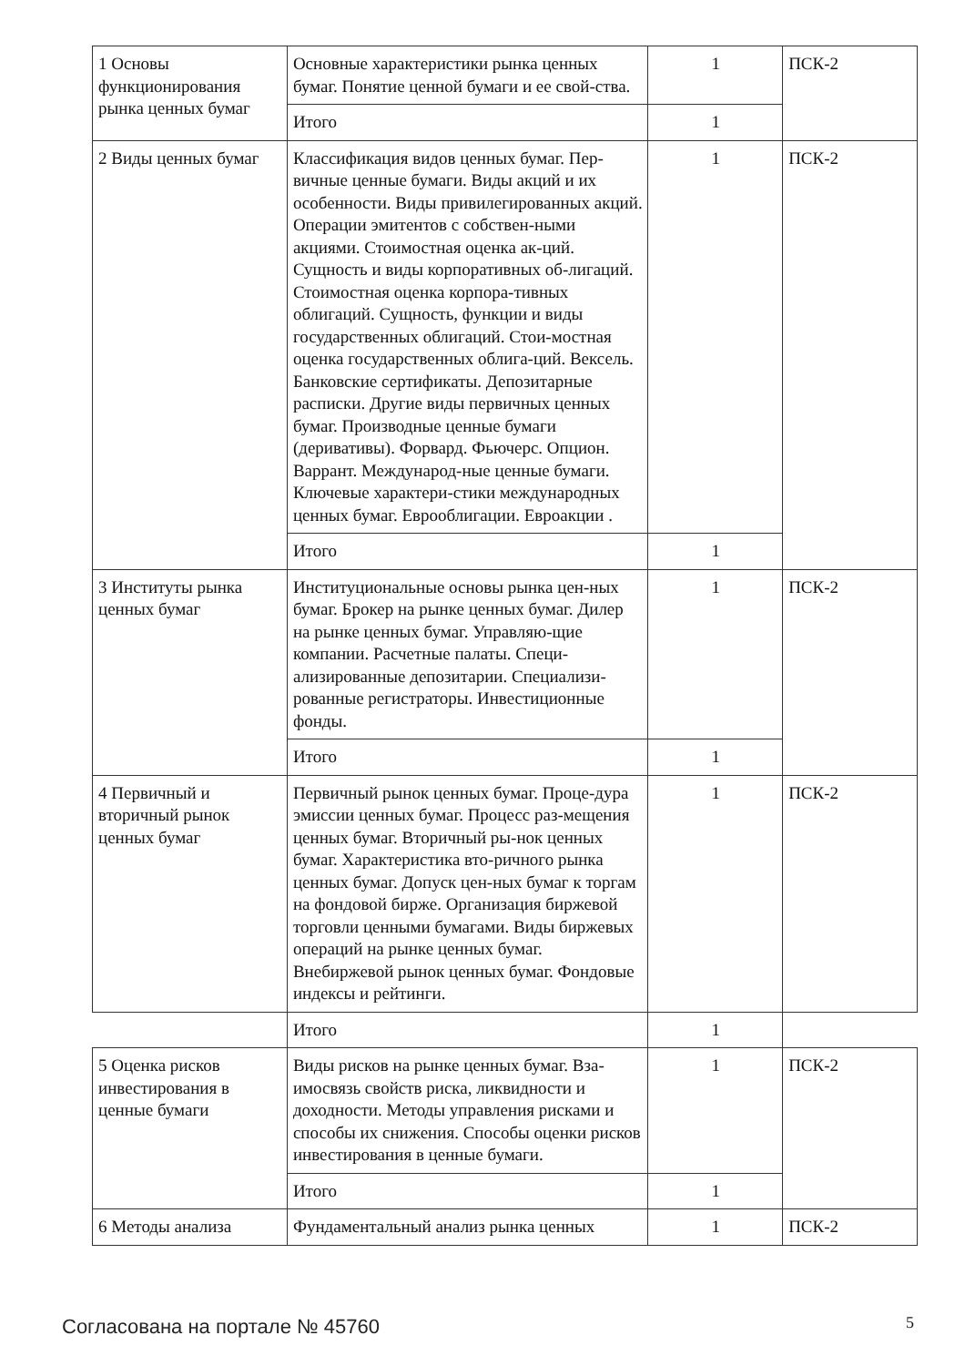| 1 Основы функционирования рынка ценных бумаг | Основные характеристики рынка ценных бумаг. Понятие ценной бумаги и ее свой-ства. | 1 | ПСК-2 |
| | Итого | 1 | |
| 2 Виды ценных бумаг | Классификация видов ценных бумаг. Пер-вичные ценные бумаги. Виды акций и их особенности. Виды привилегированных акций. Операции эмитентов с собствен-ными акциями. Стоимостная оценка ак-ций. Сущность и виды корпоративных об-лигаций. Стоимостная оценка корпора-тивных облигаций. Сущность, функции и виды государственных облигаций. Стои-мостная оценка государственных облига-ций. Вексель. Банковские сертификаты. Депозитарные расписки. Другие виды первичных ценных бумаг. Производные ценные бумаги (деривативы). Форвард. Фьючерс. Опцион. Варрант. Международ-ные ценные бумаги. Ключевые характери-стики международных ценных бумаг. Еврооблигации. Евроакции . | 1 | ПСК-2 |
| | Итого | 1 | |
| 3 Институты рынка ценных бумаг | Институциональные основы рынка цен-ных бумаг. Брокер на рынке ценных бумаг. Дилер на рынке ценных бумаг. Управляю-щие компании. Расчетные палаты. Специ-ализированные депозитарии. Специализи-рованные регистраторы. Инвестиционные фонды. | 1 | ПСК-2 |
| | Итого | 1 | |
| 4 Первичный и вторичный рынок ценных бумаг | Первичный рынок ценных бумаг. Проце-дура эмиссии ценных бумаг. Процесс раз-мещения ценных бумаг. Вторичный ры-нок ценных бумаг. Характеристика вто-ричного рынка ценных бумаг. Допуск цен-ных бумаг к торгам на фондовой бирже. Организация биржевой торговли ценными бумагами. Виды биржевых операций на рынке ценных бумаг. Внебиржевой рынок ценных бумаг. Фондовые индексы и рейтинги. | 1 | ПСК-2 |
| | Итого | 1 | |
| 5 Оценка рисков инвестирования в ценные бумаги | Виды рисков на рынке ценных бумаг. Вза-имосвязь свойств риска, ликвидности и доходности. Методы управления рисками и способы их снижения. Способы оценки рисков инвестирования в ценные бумаги. | 1 | ПСК-2 |
| | Итого | 1 | |
| 6 Методы анализа | Фундаментальный анализ рынка ценных | 1 | ПСК-2 |
Согласована на портале № 45760 5